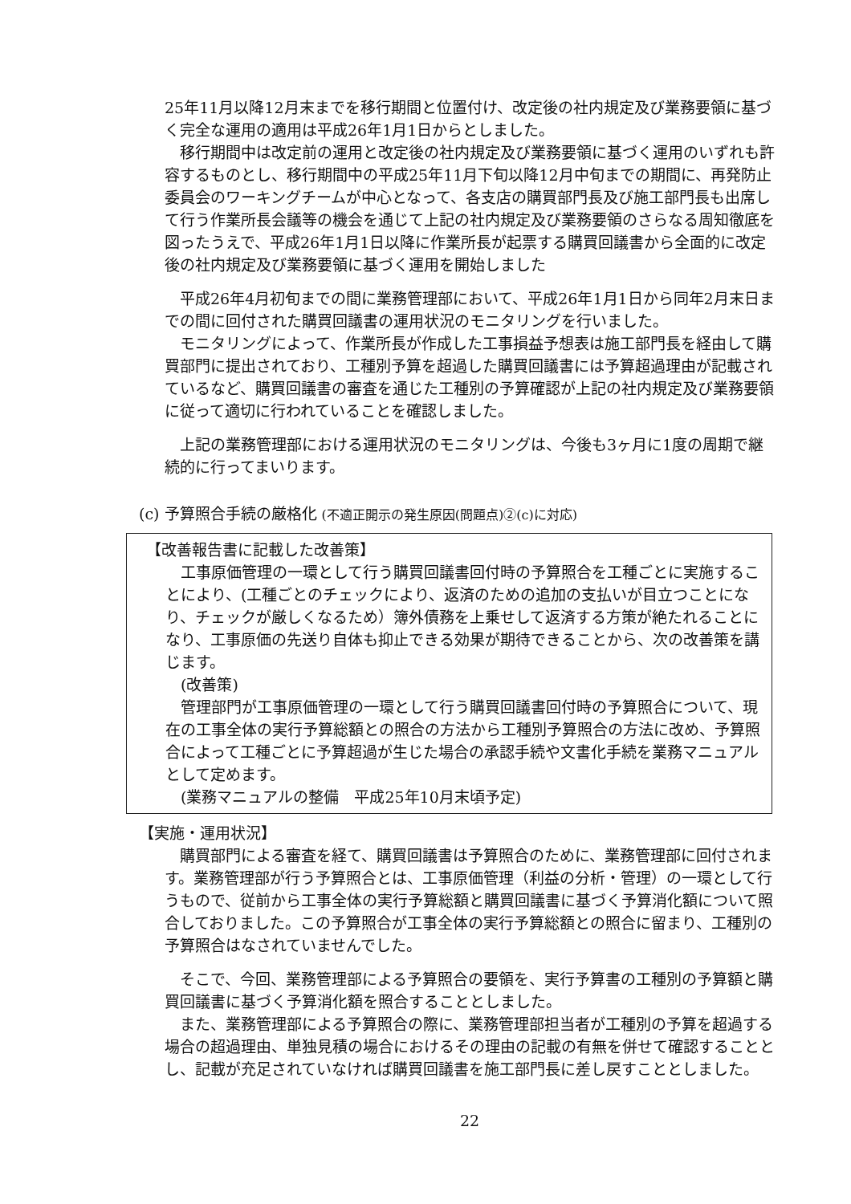25年11月以降12月末までを移行期間と位置付け、改定後の社内規定及び業務要領に基づく完全な運用の適用は平成26年1月1日からとしました。
移行期間中は改定前の運用と改定後の社内規定及び業務要領に基づく運用のいずれも許容するものとし、移行期間中の平成25年11月下旬以降12月中旬までの期間に、再発防止委員会のワーキングチームが中心となって、各支店の購買部門長及び施工部門長も出席して行う作業所長会議等の機会を通じて上記の社内規定及び業務要領のさらなる周知徹底を図ったうえで、平成26年1月1日以降に作業所長が起票する購買回議書から全面的に改定後の社内規定及び業務要領に基づく運用を開始しました
平成26年4月初旬までの間に業務管理部において、平成26年1月1日から同年2月末日までの間に回付された購買回議書の運用状況のモニタリングを行いました。
モニタリングによって、作業所長が作成した工事損益予想表は施工部門長を経由して購買部門に提出されており、工種別予算を超過した購買回議書には予算超過理由が記載されているなど、購買回議書の審査を通じた工種別の予算確認が上記の社内規定及び業務要領に従って適切に行われていることを確認しました。
上記の業務管理部における運用状況のモニタリングは、今後も3ヶ月に1度の周期で継続的に行ってまいります。
(c) 予算照合手続の厳格化 (不適正開示の発生原因(問題点)②(c)に対応)
【改善報告書に記載した改善策】
工事原価管理の一環として行う購買回議書回付時の予算照合を工種ごとに実施することにより、(工種ごとのチェックにより、返済のための追加の支払いが目立つことになり、チェックが厳しくなるため）簿外債務を上乗せして返済する方策が絶たれることになり、工事原価の先送り自体も抑止できる効果が期待できることから、次の改善策を講じます。
(改善策)
管理部門が工事原価管理の一環として行う購買回議書回付時の予算照合について、現在の工事全体の実行予算総額との照合の方法から工種別予算照合の方法に改め、予算照合によって工種ごとに予算超過が生じた場合の承認手続や文書化手続を業務マニュアルとして定めます。
(業務マニュアルの整備　平成25年10月末頃予定)
【実施・運用状況】
購買部門による審査を経て、購買回議書は予算照合のために、業務管理部に回付されます。業務管理部が行う予算照合とは、工事原価管理（利益の分析・管理）の一環として行うもので、従前から工事全体の実行予算総額と購買回議書に基づく予算消化額について照合しておりました。この予算照合が工事全体の実行予算総額との照合に留まり、工種別の予算照合はなされていませんでした。
そこで、今回、業務管理部による予算照合の要領を、実行予算書の工種別の予算額と購買回議書に基づく予算消化額を照合することとしました。
また、業務管理部による予算照合の際に、業務管理部担当者が工種別の予算を超過する場合の超過理由、単独見積の場合におけるその理由の記載の有無を併せて確認することとし、記載が充足されていなければ購買回議書を施工部門長に差し戻すこととしました。
22